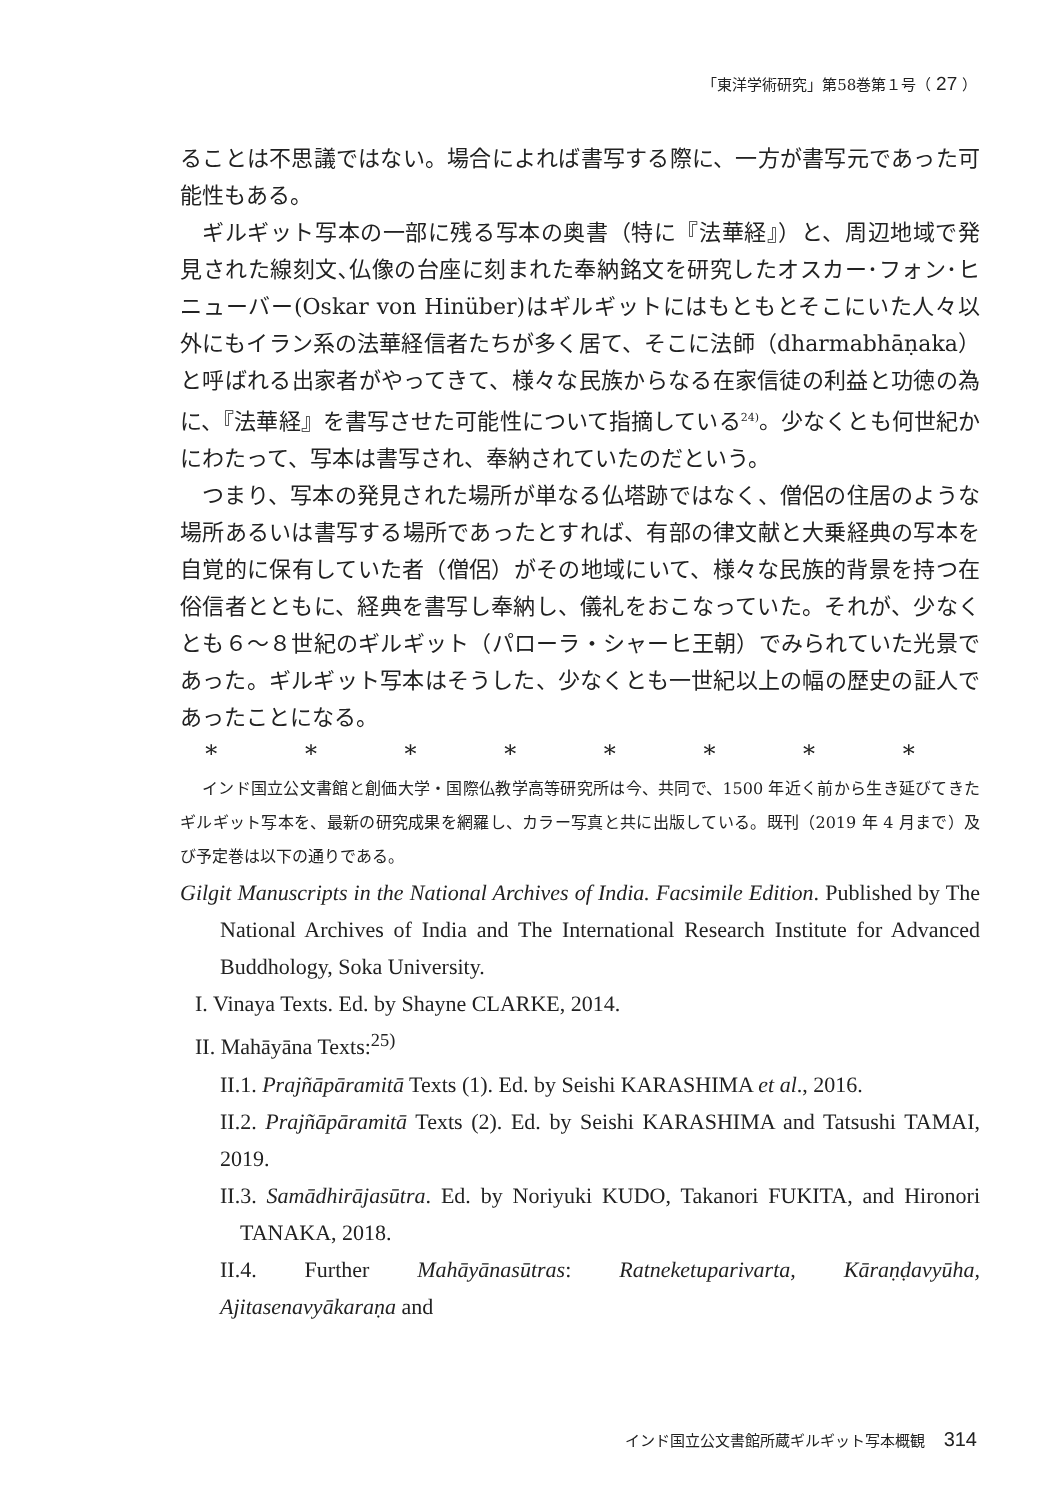「東洋学術研究」第58巻第１号（ 27 ）
ることは不思議ではない。場合によれば書写する際に、一方が書写元であった可能性もある。
ギルギット写本の一部に残る写本の奥書（特に『法華経』）と、周辺地域で発見された線刻文､仏像の台座に刻まれた奉納銘文を研究したオスカー･フォン･ヒニューバー(Oskar von Hinüber)はギルギットにはもともとそこにいた人々以外にもイラン系の法華経信者たちが多く居て、そこに法師（dharmabhāṇaka）と呼ばれる出家者がやってきて、様々な民族からなる在家信徒の利益と功徳の為に、『法華経』を書写させた可能性について指摘している<sup>24)</sup>。少なくとも何世紀かにわたって、写本は書写され、奉納されていたのだという。
つまり、写本の発見された場所が単なる仏塔跡ではなく、僧侶の住居のような場所あるいは書写する場所であったとすれば、有部の律文献と大乗経典の写本を自覚的に保有していた者（僧侶）がその地域にいて、様々な民族的背景を持つ在俗信者とともに、経典を書写し奉納し、儀礼をおこなっていた。それが、少なくとも６～８世紀のギルギット（パローラ・シャーヒ王朝）でみられていた光景であった。ギルギット写本はそうした、少なくとも一世紀以上の幅の歴史の証人であったことになる。
* * * * * * * *
インド国立公文書館と創価大学・国際仏教学高等研究所は今、共同で、1500 年近く前から生き延びてきたギルギット写本を、最新の研究成果を網羅し、カラー写真と共に出版している。既刊（2019 年 4 月まで）及び予定巻は以下の通りである。
Gilgit Manuscripts in the National Archives of India. Facsimile Edition. Published by The National Archives of India and The International Research Institute for Advanced Buddhology, Soka University.
I. Vinaya Texts. Ed. by Shayne CLARKE, 2014.
II. Mahāyāna Texts:<sup>25)</sup>
II.1. Prajñāpāramitā Texts (1). Ed. by Seishi KARASHIMA et al., 2016.
II.2. Prajñāpāramitā Texts (2). Ed. by Seishi KARASHIMA and Tatsushi TAMAI, 2019.
II.3. Samādhirājasūtra. Ed. by Noriyuki KUDO, Takanori FUKITA, and Hironori TANAKA, 2018.
II.4. Further Mahāyānasūtras: Ratneketuparivarta, Kāraṇḍavyūha, Ajitasenavyākaraṇa and
インド国立公文書館所蔵ギルギット写本概観 314